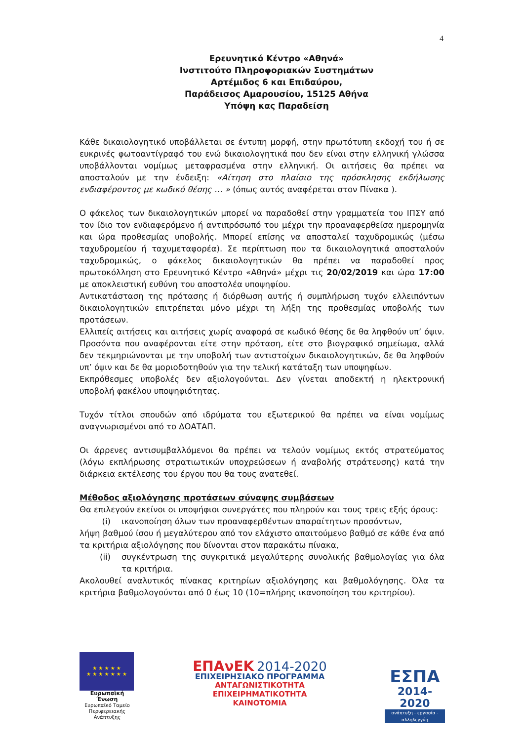4
Ερευνητικό Κέντρο «Αθηνά»
Ινστιτούτο Πληροφοριακών Συστημάτων
Αρτέμιδος 6 και Επιδαύρου,
Παράδεισος Αμαρουσίου, 15125 Αθήνα
Υπόψη κας Παραδείση
Κάθε δικαιολογητικό υποβάλλεται σε έντυπη μορφή, στην πρωτότυπη εκδοχή του ή σε ευκρινές φωτοαντίγραφό του ενώ δικαιολογητικά που δεν είναι στην ελληνική γλώσσα υποβάλλονται νομίμως μεταφρασμένα στην ελληνική. Οι αιτήσεις θα πρέπει να αποσταλούν με την ένδειξη: «Αίτηση στο πλαίσιο της πρόσκλησης εκδήλωσης ενδιαφέροντος με κωδικό θέσης … » (όπως αυτός αναφέρεται στον Πίνακα ).
Ο φάκελος των δικαιολογητικών μπορεί να παραδοθεί στην γραμματεία του ΙΠΣΥ από τον ίδιο τον ενδιαφερόμενο ή αντιπρόσωπό του μέχρι την προαναφερθείσα ημερομηνία και ώρα προθεσμίας υποβολής. Μπορεί επίσης να αποσταλεί ταχυδρομικώς (μέσω ταχυδρομείου ή ταχυμεταφορέα). Σε περίπτωση που τα δικαιολογητικά αποσταλούν ταχυδρομικώς, ο φάκελος δικαιολογητικών θα πρέπει να παραδοθεί προς πρωτοκόλληση στο Ερευνητικό Κέντρο «Αθηνά» μέχρι τις 20/02/2019 και ώρα 17:00 με αποκλειστική ευθύνη του αποστολέα υποψηφίου.
Αντικατάσταση της πρότασης ή διόρθωση αυτής ή συμπλήρωση τυχόν ελλειπόντων δικαιολογητικών επιτρέπεται μόνο μέχρι τη λήξη της προθεσμίας υποβολής των προτάσεων.
Ελλιπείς αιτήσεις και αιτήσεις χωρίς αναφορά σε κωδικό θέσης δε θα ληφθούν υπ’ όψιν. Προσόντα που αναφέρονται είτε στην πρόταση, είτε στο βιογραφικό σημείωμα, αλλά δεν τεκμηριώνονται με την υποβολή των αντιστοίχων δικαιολογητικών, δε θα ληφθούν υπ’ όψιν και δε θα μοριοδοτηθούν για την τελική κατάταξη των υποψηφίων.
Εκπρόθεσμες υποβολές δεν αξιολογούνται. Δεν γίνεται αποδεκτή η ηλεκτρονική υποβολή φακέλου υποψηφιότητας.
Τυχόν τίτλοι σπουδών από ιδρύματα του εξωτερικού θα πρέπει να είναι νομίμως αναγνωρισμένοι από το ΔΟΑΤΑΠ.
Οι άρρενες αντισυμβαλλόμενοι θα πρέπει να τελούν νομίμως εκτός στρατεύματος (λόγω εκπλήρωσης στρατιωτικών υποχρεώσεων ή αναβολής στράτευσης) κατά την διάρκεια εκτέλεσης του έργου που θα τους ανατεθεί.
Μέθοδος αξιολόγησης προτάσεων σύναψης συμβάσεων
Θα επιλεγούν εκείνοι οι υποψήφιοι συνεργάτες που πληρούν και τους τρεις εξής όρους:
(i) ικανοποίηση όλων των προαναφερθέντων απαραίτητων προσόντων,
λήψη βαθμού ίσου ή μεγαλύτερου από τον ελάχιστο απαιτούμενο βαθμό σε κάθε ένα από τα κριτήρια αξιολόγησης που δίνονται στον παρακάτω πίνακα,
(ii) συγκέντρωση της συγκριτικά μεγαλύτερης συνολικής βαθμολογίας για όλα τα κριτήρια.
Ακολουθεί αναλυτικός πίνακας κριτηρίων αξιολόγησης και βαθμολόγησης. Όλα τα κριτήρια βαθμολογούνται από 0 έως 10 (10=πλήρης ικανοποίηση του κριτηρίου).
★ ★ ★ ★ ★
★ ★ ★ ★ ★ ★ ★
Ευρωπαϊκή Ένωση
Ευρωπαϊκό Ταμείο
Περιφερειακής Ανάπτυξης
ΕΠΑνΕΚ 2014-2020
ΕΠΙΧΕΙΡΗΣΙΑΚΟ ΠΡΟΓΡΑΜΜΑ
ΑΝΤΑΓΩΝΙΣΤΙΚΟΤΗΤΑ
ΕΠΙΧΕΙΡΗΜΑΤΙΚΟΤΗΤΑ
ΚΑΙΝΟΤΟΜΙΑ
ΕΣΠΑ
2014-2020
ανάπτυξη - εργασία - αλληλεγγύη